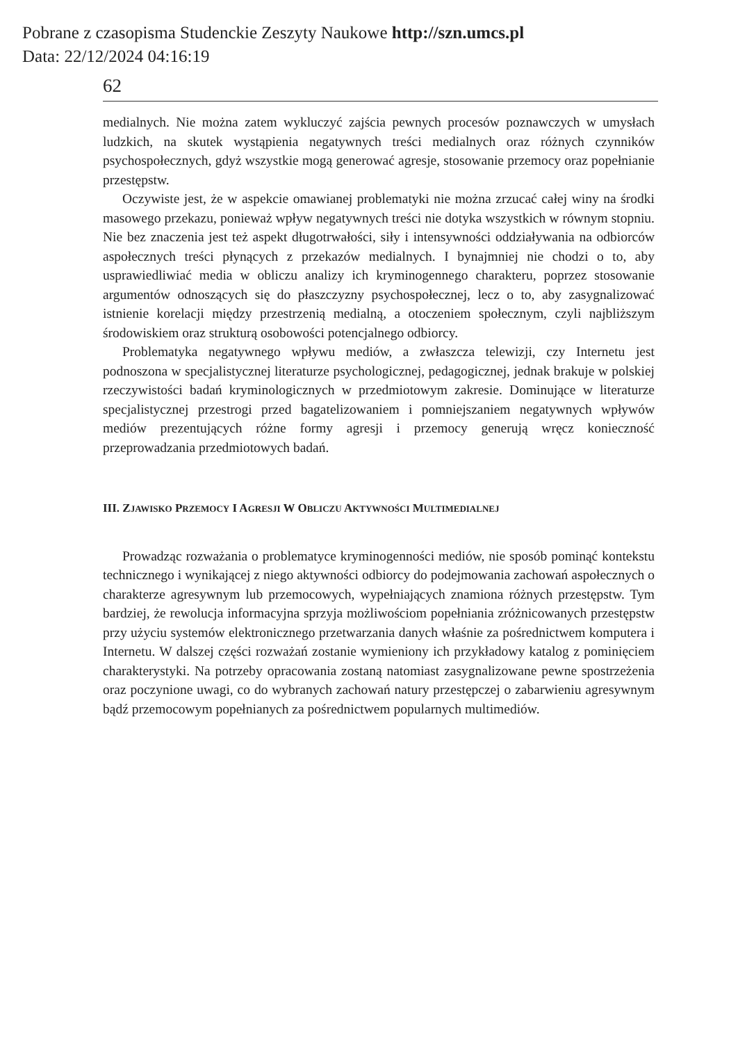Pobrane z czasopisma Studenckie Zeszyty Naukowe http://szn.umcs.pl
Data: 22/12/2024 04:16:19
62
medialnych. Nie można zatem wykluczyć zajścia pewnych procesów poznawczych w umysłach ludzkich, na skutek wystąpienia negatywnych treści medialnych oraz różnych czynników psychospołecznych, gdyż wszystkie mogą generować agresje, stosowanie przemocy oraz popełnianie przestępstw.
Oczywiste jest, że w aspekcie omawianej problematyki nie można zrzucać całej winy na środki masowego przekazu, ponieważ wpływ negatywnych treści nie dotyka wszystkich w równym stopniu. Nie bez znaczenia jest też aspekt długotrwałości, siły i intensywności oddziaływania na odbiorców aspołecznych treści płynących z przekazów medialnych. I bynajmniej nie chodzi o to, aby usprawiedliwiać media w obliczu analizy ich kryminogennego charakteru, poprzez stosowanie argumentów odnoszących się do płaszczyzny psychospołecznej, lecz o to, aby zasygnalizować istnienie korelacji między przestrzenią medialną, a otoczeniem społecznym, czyli najbliższym środowiskiem oraz strukturą osobowości potencjalnego odbiorcy.
Problematyka negatywnego wpływu mediów, a zwłaszcza telewizji, czy Internetu jest podnoszona w specjalistycznej literaturze psychologicznej, pedagogicznej, jednak brakuje w polskiej rzeczywistości badań kryminologicznych w przedmiotowym zakresie. Dominujące w literaturze specjalistycznej przestrogi przed bagatelizowaniem i pomniejszaniem negatywnych wpływów mediów prezentujących różne formy agresji i przemocy generują wręcz konieczność przeprowadzania przedmiotowych badań.
III. ZJAWISKO PRZEMOCY I AGRESJI W OBLICZU AKTYWNOŚCI MULTIMEDIALNEJ
Prowadząc rozważania o problematyce kryminogenności mediów, nie sposób pominąć kontekstu technicznego i wynikającej z niego aktywności odbiorcy do podejmowania zachowań aspołecznych o charakterze agresywnym lub przemocowych, wypełniających znamiona różnych przestępstw. Tym bardziej, że rewolucja informacyjna sprzyja możliwościom popełniania zróżnicowanych przestępstw przy użyciu systemów elektronicznego przetwarzania danych właśnie za pośrednictwem komputera i Internetu. W dalszej części rozważań zostanie wymieniony ich przykładowy katalog z pominięciem charakterystyki. Na potrzeby opracowania zostaną natomiast zasygnalizowane pewne spostrzeżenia oraz poczynione uwagi, co do wybranych zachowań natury przestępczej o zabarwieniu agresywnym bądź przemocowym popełnianych za pośrednictwem popularnych multimediów.